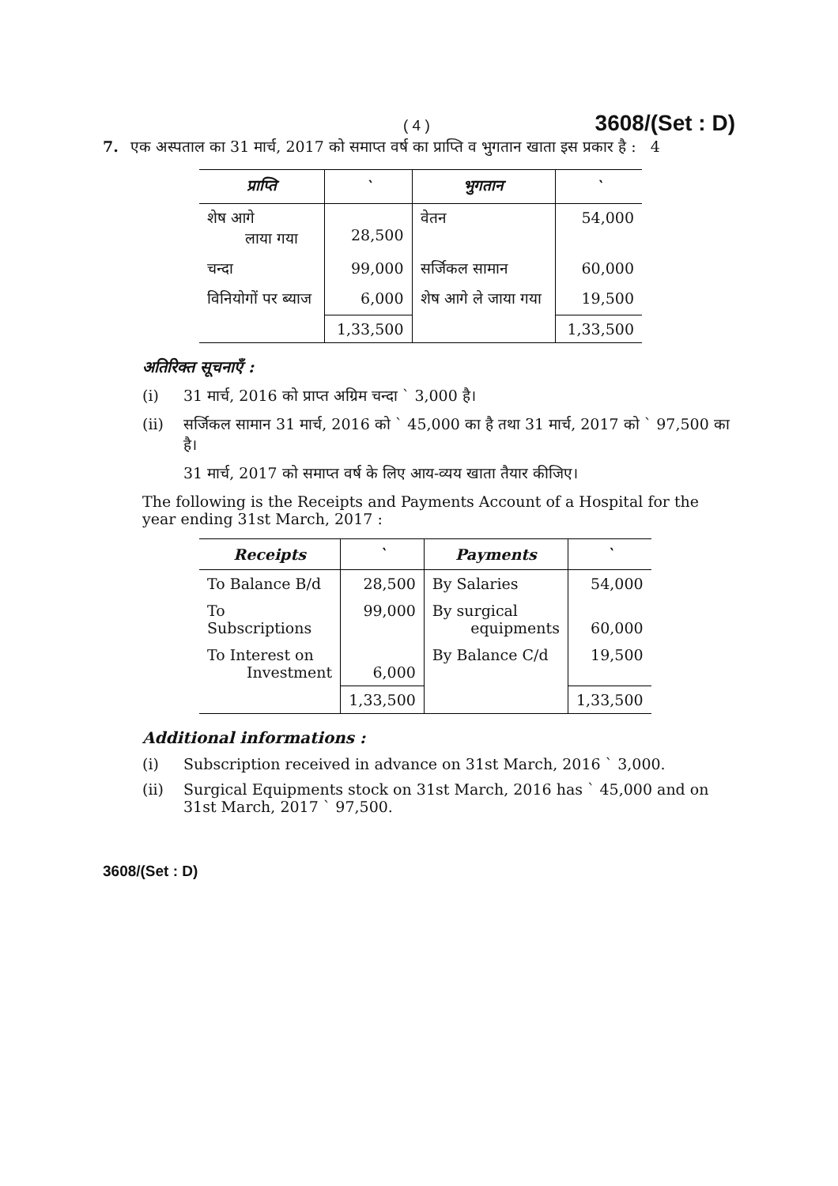( 4 ) 3608/(Set : D)
7. एक अस्पताल का 31 मार्च, 2017 को समाप्त वर्ष का प्राप्ति व भुगतान खाता इस प्रकार है : 4
| प्राप्ति | ` | भुगतान | ` |
| --- | --- | --- | --- |
| शेष आगे लाया गया | 28,500 | वेतन | 54,000 |
| चन्दा | 99,000 | सर्जिकल सामान | 60,000 |
| विनियोगों पर ब्याज | 6,000 | शेष आगे ले जाया गया | 19,500 |
| | 1,33,500 | | 1,33,500 |
अतिरिक्त सूचनाएँ :
(i) 31 मार्च, 2016 को प्राप्त अग्रिम चन्दा ` 3,000 है।
(ii) सर्जिकल सामान 31 मार्च, 2016 को ` 45,000 का है तथा 31 मार्च, 2017 को ` 97,500 का है।
31 मार्च, 2017 को समाप्त वर्ष के लिए आय-व्यय खाता तैयार कीजिए।
The following is the Receipts and Payments Account of a Hospital for the year ending 31st March, 2017 :
| Receipts | ` | Payments | ` |
| --- | --- | --- | --- |
| To Balance B/d | 28,500 | By Salaries | 54,000 |
| To Subscriptions | 99,000 | By surgical equipments | 60,000 |
| To Interest on Investment | 6,000 | By Balance C/d | 19,500 |
| | 1,33,500 | | 1,33,500 |
Additional informations :
(i) Subscription received in advance on 31st March, 2016 ` 3,000.
(ii) Surgical Equipments stock on 31st March, 2016 has ` 45,000 and on 31st March, 2017 ` 97,500.
3608/(Set : D)